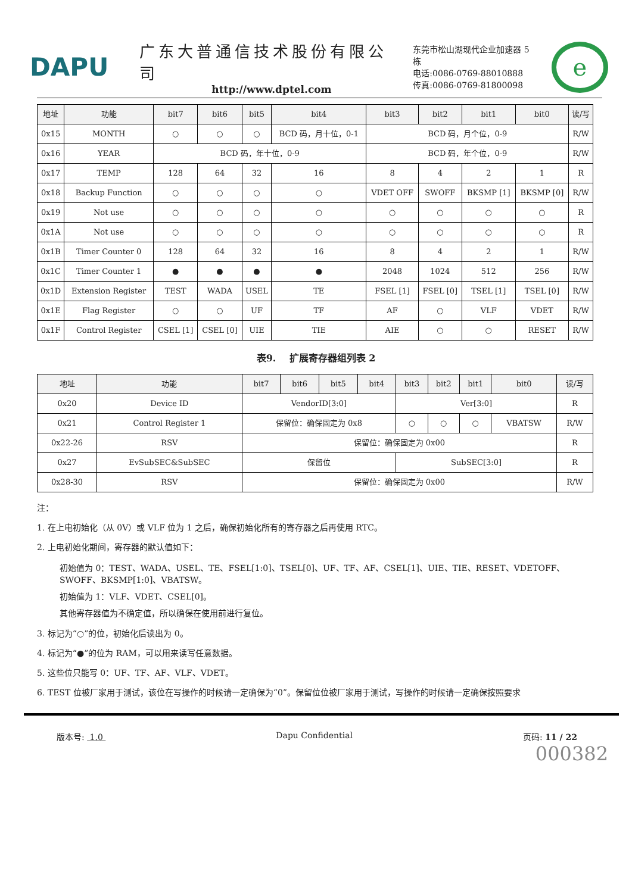DAPU
广东大普通信技术股份有限公司
http://www.dptel.com
东莞市松山湖现代企业加速器 5 栋
电话:0086-0769-88010888
传真:0086-0769-81800098
e
| 地址 | 功能 | bit7 | bit6 | bit5 | bit4 | bit3 | bit2 | bit1 | bit0 | 读/写 |
| --- | --- | --- | --- | --- | --- | --- | --- | --- | --- | --- |
| 0x15 | MONTH | ○ | ○ | ○ | BCD 码，月十位，0-1 | BCD 码，月个位，0-9 | | | | R/W |
| 0x16 | YEAR | BCD 码，年十位，0-9 | | | | BCD 码，年个位，0-9 | | | | R/W |
| 0x17 | TEMP | 128 | 64 | 32 | 16 | 8 | 4 | 2 | 1 | R |
| 0x18 | Backup Function | ○ | ○ | ○ | ○ | VDET OFF | SWOFF | BKSMP [1] | BKSMP [0] | R/W |
| 0x19 | Not use | ○ | ○ | ○ | ○ | ○ | ○ | ○ | ○ | R |
| 0x1A | Not use | ○ | ○ | ○ | ○ | ○ | ○ | ○ | ○ | R |
| 0x1B | Timer Counter 0 | 128 | 64 | 32 | 16 | 8 | 4 | 2 | 1 | R/W |
| 0x1C | Timer Counter 1 | ● | ● | ● | ● | 2048 | 1024 | 512 | 256 | R/W |
| 0x1D | Extension Register | TEST | WADA | USEL | TE | FSEL [1] | FSEL [0] | TSEL [1] | TSEL [0] | R/W |
| 0x1E | Flag Register | ○ | ○ | UF | TF | AF | ○ | VLF | VDET | R/W |
| 0x1F | Control Register | CSEL [1] | CSEL [0] | UIE | TIE | AIE | ○ | ○ | RESET | R/W |
表9. 扩展寄存器组列表 2
| 地址 | 功能 | bit7 | bit6 | bit5 | bit4 | bit3 | bit2 | bit1 | bit0 | 读/写 |
| --- | --- | --- | --- | --- | --- | --- | --- | --- | --- | --- |
| 0x20 | Device ID | VendorID[3:0] | | | | Ver[3:0] | | | | R |
| 0x21 | Control Register 1 | 保留位：确保固定为 0x8 | | | | ○ | ○ | ○ | VBATSW | R/W |
| 0x22-26 | RSV | 保留位：确保固定为 0x00 | | | | | | | | R |
| 0x27 | EvSubSEC&SubSEC | 保留位 | | | | SubSEC[3:0] | | | | R |
| 0x28-30 | RSV | 保留位：确保固定为 0x00 | | | | | | | | R/W |
注：
1. 在上电初始化（从 0V）或 VLF 位为 1 之后，确保初始化所有的寄存器之后再使用 RTC。
2. 上电初始化期间，寄存器的默认值如下：
初始值为 0：TEST、WADA、USEL、TE、FSEL[1:0]、TSEL[0]、UF、TF、AF、CSEL[1]、UIE、TIE、RESET、VDETOFF、SWOFF、BKSMP[1:0]、VBATSW。
初始值为 1：VLF、VDET、CSEL[0]。
其他寄存器值为不确定值，所以确保在使用前进行复位。
3. 标记为“○”的位，初始化后读出为 0。
4. 标记为“●”的位为 RAM，可以用来读写任意数据。
5. 这些位只能写 0：UF、TF、AF、VLF、VDET。
6. TEST 位被厂家用于测试，该位在写操作的时候请一定确保为“0”。保留位位被厂家用于测试，写操作的时候请一定确保按照要求
版本号: 1.0 Dapu Confidential 页码: 11 / 22
000382